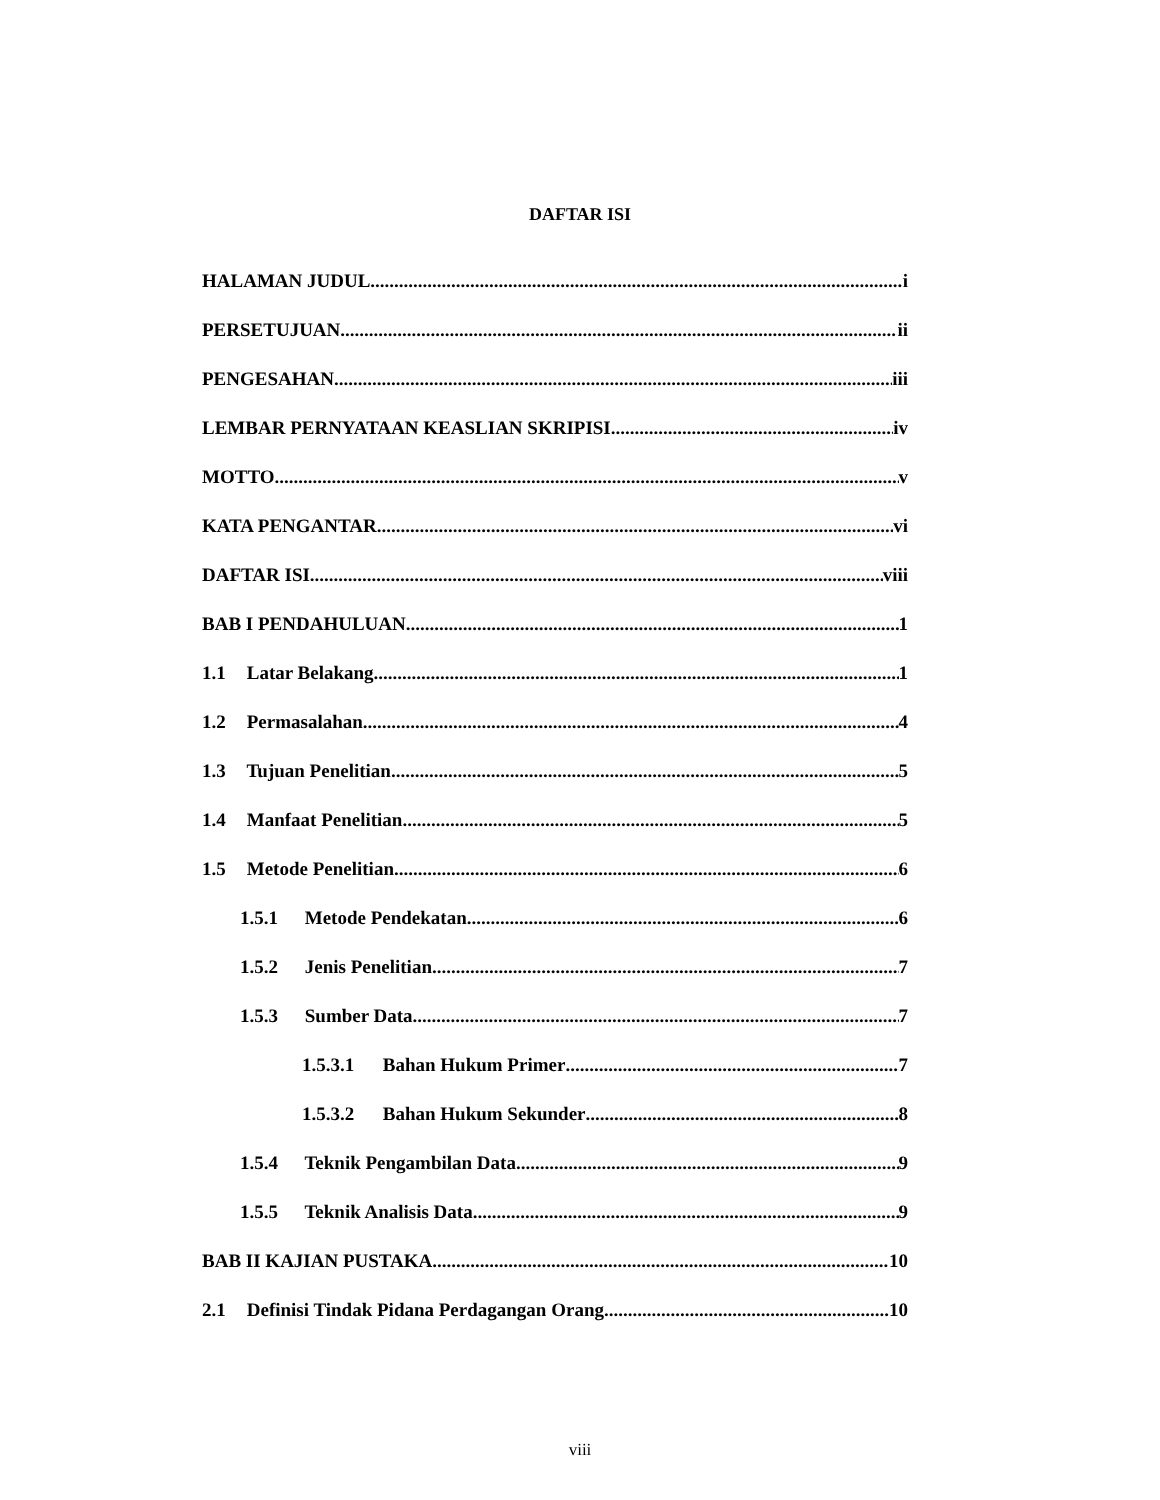DAFTAR ISI
HALAMAN JUDUL i
PERSETUJUAN ii
PENGESAHAN iii
LEMBAR PERNYATAAN KEASLIAN SKRIPISI iv
MOTTO v
KATA PENGANTAR vi
DAFTAR ISI viii
BAB I PENDAHULUAN 1
1.1 Latar Belakang 1
1.2 Permasalahan 4
1.3 Tujuan Penelitian 5
1.4 Manfaat Penelitian 5
1.5 Metode Penelitian 6
1.5.1 Metode Pendekatan 6
1.5.2 Jenis Penelitian 7
1.5.3 Sumber Data 7
1.5.3.1 Bahan Hukum Primer 7
1.5.3.2 Bahan Hukum Sekunder 8
1.5.4 Teknik Pengambilan Data 9
1.5.5 Teknik Analisis Data 9
BAB II KAJIAN PUSTAKA 10
2.1 Definisi Tindak Pidana Perdagangan Orang 10
viii